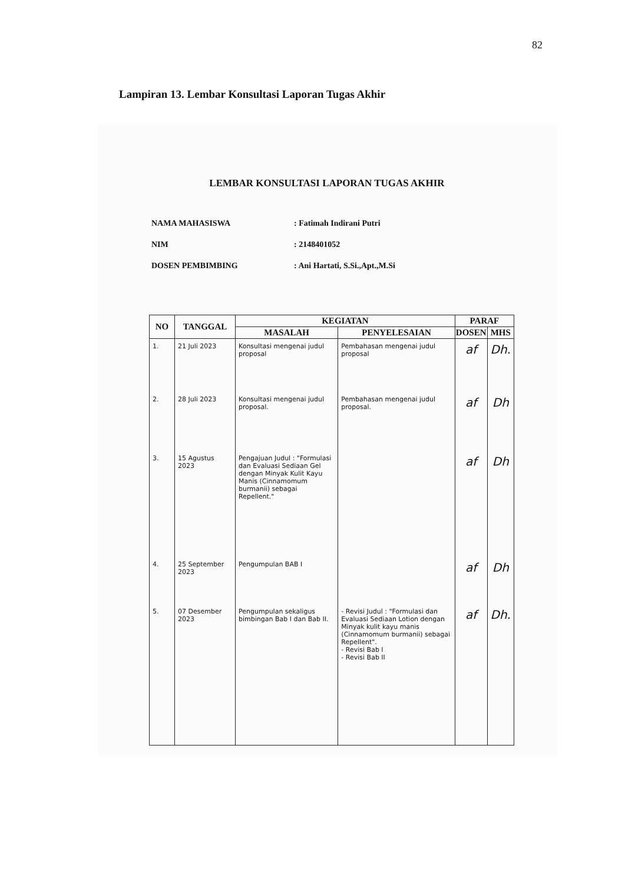82
Lampiran 13. Lembar Konsultasi Laporan Tugas Akhir
LEMBAR KONSULTASI LAPORAN TUGAS AKHIR
NAMA MAHASISWA: Fatimah Indirani Putri
NIM: 2148401052
DOSEN PEMBIMBING: Ani Hartati, S.Si.,Apt.,M.Si
| NO | TANGGAL | KEGIATAN | | PARAF | |
| --- | --- | --- | --- | --- | --- |
| | | MASALAH | PENYELESAIAN | DOSEN | MHS |
| 1. | 21 Juli 2023 | Konsultasi mengenai judul proposal | Pembahasan mengenai judul proposal | af | Dh. |
| 2. | 28 Juli 2023 | Konsultasi mengenai judul proposal. | Pembahasan mengenai judul proposal. | af | Dh |
| 3. | 15 Agustus 2023 | Pengajuan Judul : "Formulasi dan Evaluasi Sediaan Gel dengan Minyak Kulit Kayu Manis (Cinnamomum burmanii) sebagai Repellent." | | af | Dh |
| 4. | 25 September 2023 | Pengumpulan BAB I | | af | Dh |
| 5. | 07 Desember 2023 | Pengumpulan sekaligus bimbingan Bab I dan Bab II. | - Revisi Judul : "Formulasi dan Evaluasi Sediaan Lotion dengan Minyak kulit kayu manis (Cinnamomum burmanii) sebagai Repellent". - Revisi Bab I - Revisi Bab II | af | Dh. |